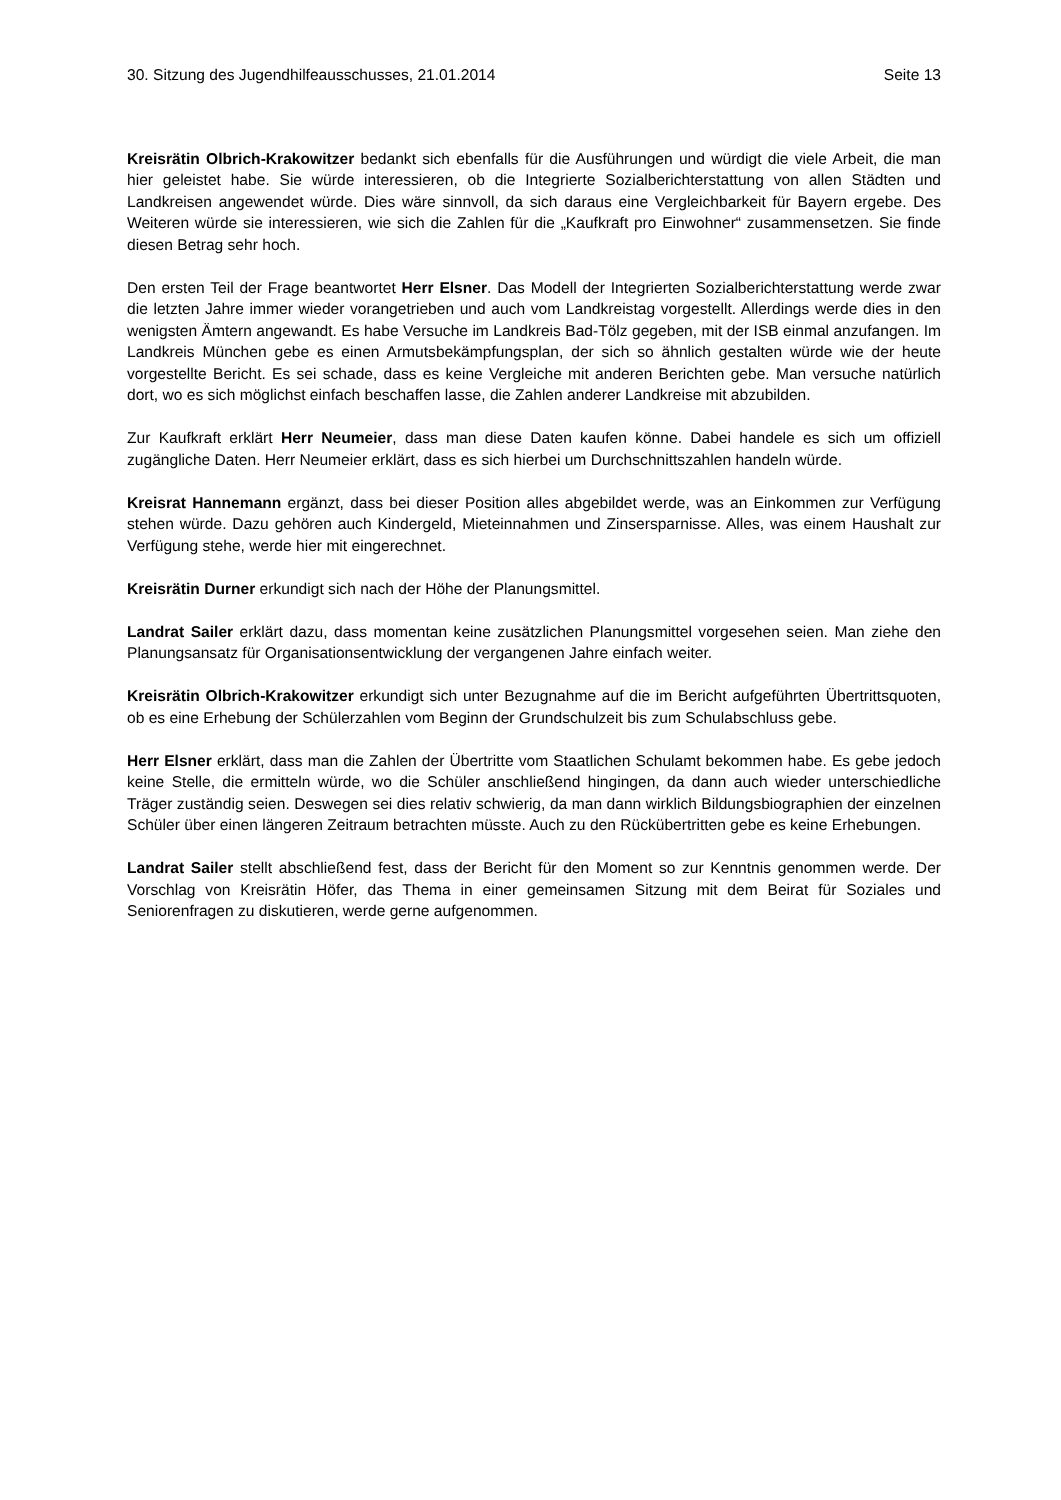30. Sitzung des Jugendhilfeausschusses, 21.01.2014 Seite 13
Kreisrätin Olbrich-Krakowitzer bedankt sich ebenfalls für die Ausführungen und würdigt die viele Arbeit, die man hier geleistet habe. Sie würde interessieren, ob die Integrierte Sozialberichterstattung von allen Städten und Landkreisen angewendet würde. Dies wäre sinnvoll, da sich daraus eine Vergleichbarkeit für Bayern ergebe. Des Weiteren würde sie interessieren, wie sich die Zahlen für die „Kaufkraft pro Einwohner“ zusammensetzen. Sie finde diesen Betrag sehr hoch.
Den ersten Teil der Frage beantwortet Herr Elsner. Das Modell der Integrierten Sozialberichterstattung werde zwar die letzten Jahre immer wieder vorangetrieben und auch vom Landkreistag vorgestellt. Allerdings werde dies in den wenigsten Ämtern angewandt. Es habe Versuche im Landkreis Bad-Tölz gegeben, mit der ISB einmal anzufangen. Im Landkreis München gebe es einen Armutsbekämpfungsplan, der sich so ähnlich gestalten würde wie der heute vorgestellte Bericht. Es sei schade, dass es keine Vergleiche mit anderen Berichten gebe. Man versuche natürlich dort, wo es sich möglichst einfach beschaffen lasse, die Zahlen anderer Landkreise mit abzubilden.
Zur Kaufkraft erklärt Herr Neumeier, dass man diese Daten kaufen könne. Dabei handele es sich um offiziell zugängliche Daten. Herr Neumeier erklärt, dass es sich hierbei um Durchschnittszahlen handeln würde.
Kreisrat Hannemann ergänzt, dass bei dieser Position alles abgebildet werde, was an Einkommen zur Verfügung stehen würde. Dazu gehören auch Kindergeld, Mieteinnahmen und Zinsersparnisse. Alles, was einem Haushalt zur Verfügung stehe, werde hier mit eingerechnet.
Kreisrätin Durner erkundigt sich nach der Höhe der Planungsmittel.
Landrat Sailer erklärt dazu, dass momentan keine zusätzlichen Planungsmittel vorgesehen seien. Man ziehe den Planungsansatz für Organisationsentwicklung der vergangenen Jahre einfach weiter.
Kreisrätin Olbrich-Krakowitzer erkundigt sich unter Bezugnahme auf die im Bericht aufgeführten Übertrittsquoten, ob es eine Erhebung der Schülerzahlen vom Beginn der Grundschulzeit bis zum Schulabschluss gebe.
Herr Elsner erklärt, dass man die Zahlen der Übertritte vom Staatlichen Schulamt bekommen habe. Es gebe jedoch keine Stelle, die ermitteln würde, wo die Schüler anschließend hingingen, da dann auch wieder unterschiedliche Träger zuständig seien. Deswegen sei dies relativ schwierig, da man dann wirklich Bildungsbiographien der einzelnen Schüler über einen längeren Zeitraum betrachten müsste. Auch zu den Rückübertritten gebe es keine Erhebungen.
Landrat Sailer stellt abschließend fest, dass der Bericht für den Moment so zur Kenntnis genommen werde. Der Vorschlag von Kreisrätin Höfer, das Thema in einer gemeinsamen Sitzung mit dem Beirat für Soziales und Seniorenfragen zu diskutieren, werde gerne aufgenommen.